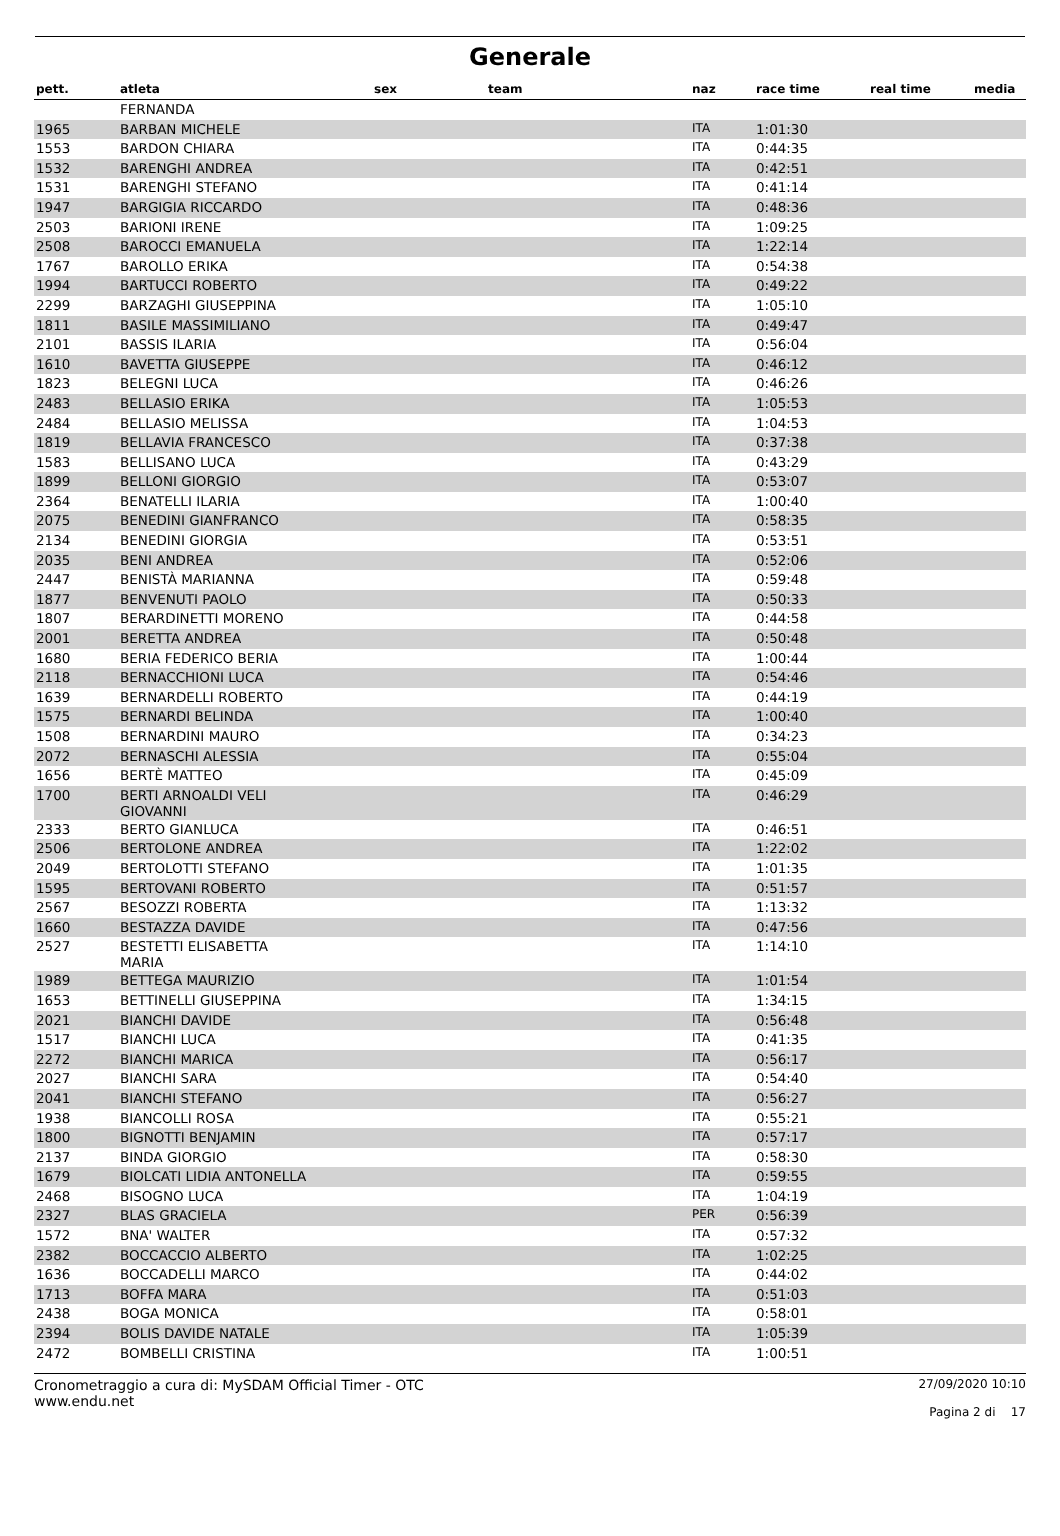Generale
| pett. | atleta | sex | team | naz | race time | real time | media |
| --- | --- | --- | --- | --- | --- | --- | --- |
| | FERNANDA | | | | | | |
| 1965 | BARBAN MICHELE | | | ITA | 1:01:30 | | |
| 1553 | BARDON CHIARA | | | ITA | 0:44:35 | | |
| 1532 | BARENGHI ANDREA | | | ITA | 0:42:51 | | |
| 1531 | BARENGHI STEFANO | | | ITA | 0:41:14 | | |
| 1947 | BARGIGIA RICCARDO | | | ITA | 0:48:36 | | |
| 2503 | BARIONI IRENE | | | ITA | 1:09:25 | | |
| 2508 | BAROCCI EMANUELA | | | ITA | 1:22:14 | | |
| 1767 | BAROLLO ERIKA | | | ITA | 0:54:38 | | |
| 1994 | BARTUCCI ROBERTO | | | ITA | 0:49:22 | | |
| 2299 | BARZAGHI GIUSEPPINA | | | ITA | 1:05:10 | | |
| 1811 | BASILE MASSIMILIANO | | | ITA | 0:49:47 | | |
| 2101 | BASSIS ILARIA | | | ITA | 0:56:04 | | |
| 1610 | BAVETTA GIUSEPPE | | | ITA | 0:46:12 | | |
| 1823 | BELEGNI LUCA | | | ITA | 0:46:26 | | |
| 2483 | BELLASIO ERIKA | | | ITA | 1:05:53 | | |
| 2484 | BELLASIO MELISSA | | | ITA | 1:04:53 | | |
| 1819 | BELLAVIA FRANCESCO | | | ITA | 0:37:38 | | |
| 1583 | BELLISANO LUCA | | | ITA | 0:43:29 | | |
| 1899 | BELLONI GIORGIO | | | ITA | 0:53:07 | | |
| 2364 | BENATELLI ILARIA | | | ITA | 1:00:40 | | |
| 2075 | BENEDINI GIANFRANCO | | | ITA | 0:58:35 | | |
| 2134 | BENEDINI GIORGIA | | | ITA | 0:53:51 | | |
| 2035 | BENI ANDREA | | | ITA | 0:52:06 | | |
| 2447 | BENISTÀ MARIANNA | | | ITA | 0:59:48 | | |
| 1877 | BENVENUTI PAOLO | | | ITA | 0:50:33 | | |
| 1807 | BERARDINETTI MORENO | | | ITA | 0:44:58 | | |
| 2001 | BERETTA ANDREA | | | ITA | 0:50:48 | | |
| 1680 | BERIA FEDERICO BERIA | | | ITA | 1:00:44 | | |
| 2118 | BERNACCHIONI LUCA | | | ITA | 0:54:46 | | |
| 1639 | BERNARDELLI ROBERTO | | | ITA | 0:44:19 | | |
| 1575 | BERNARDI BELINDA | | | ITA | 1:00:40 | | |
| 1508 | BERNARDINI MAURO | | | ITA | 0:34:23 | | |
| 2072 | BERNASCHI ALESSIA | | | ITA | 0:55:04 | | |
| 1656 | BERTÈ MATTEO | | | ITA | 0:45:09 | | |
| 1700 | BERTI ARNOALDI VELI GIOVANNI | | | ITA | 0:46:29 | | |
| 2333 | BERTO GIANLUCA | | | ITA | 0:46:51 | | |
| 2506 | BERTOLONE ANDREA | | | ITA | 1:22:02 | | |
| 2049 | BERTOLOTTI STEFANO | | | ITA | 1:01:35 | | |
| 1595 | BERTOVANI ROBERTO | | | ITA | 0:51:57 | | |
| 2567 | BESOZZI ROBERTA | | | ITA | 1:13:32 | | |
| 1660 | BESTAZZA DAVIDE | | | ITA | 0:47:56 | | |
| 2527 | BESTETTI ELISABETTA MARIA | | | ITA | 1:14:10 | | |
| 1989 | BETTEGA MAURIZIO | | | ITA | 1:01:54 | | |
| 1653 | BETTINELLI GIUSEPPINA | | | ITA | 1:34:15 | | |
| 2021 | BIANCHI DAVIDE | | | ITA | 0:56:48 | | |
| 1517 | BIANCHI LUCA | | | ITA | 0:41:35 | | |
| 2272 | BIANCHI MARICA | | | ITA | 0:56:17 | | |
| 2027 | BIANCHI SARA | | | ITA | 0:54:40 | | |
| 2041 | BIANCHI STEFANO | | | ITA | 0:56:27 | | |
| 1938 | BIANCOLLI ROSA | | | ITA | 0:55:21 | | |
| 1800 | BIGNOTTI BENJAMIN | | | ITA | 0:57:17 | | |
| 2137 | BINDA GIORGIO | | | ITA | 0:58:30 | | |
| 1679 | BIOLCATI LIDIA ANTONELLA | | | ITA | 0:59:55 | | |
| 2468 | BISOGNO LUCA | | | ITA | 1:04:19 | | |
| 2327 | BLAS GRACIELA | | | PER | 0:56:39 | | |
| 1572 | BNA' WALTER | | | ITA | 0:57:32 | | |
| 2382 | BOCCACCIO ALBERTO | | | ITA | 1:02:25 | | |
| 1636 | BOCCADELLI MARCO | | | ITA | 0:44:02 | | |
| 1713 | BOFFA MARA | | | ITA | 0:51:03 | | |
| 2438 | BOGA MONICA | | | ITA | 0:58:01 | | |
| 2394 | BOLIS DAVIDE NATALE | | | ITA | 1:05:39 | | |
| 2472 | BOMBELLI CRISTINA | | | ITA | 1:00:51 | | |
Cronometraggio a cura di: MySDAM Official Timer - OTC
www.endu.net
27/09/2020 10:10
Pagina 2 di 17